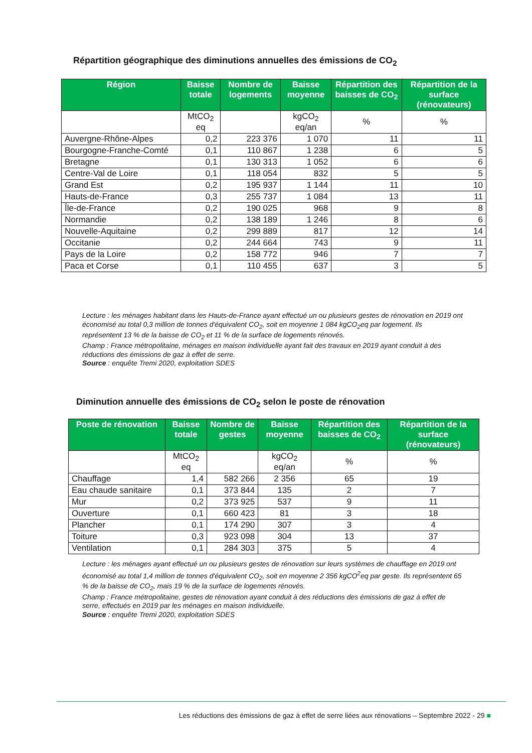Répartition géographique des diminutions annuelles des émissions de CO<sub>2</sub>
| Région | Baisse totale | Nombre de logements | Baisse moyenne | Répartition des baisses de CO<sub>2</sub> | Répartition de la surface (rénovateurs) |
| --- | --- | --- | --- | --- | --- |
| | MtCO<sub>2</sub> eq | | kgCO<sub>2</sub> eq/an | % | % |
| Auvergne-Rhône-Alpes | 0,2 | 223 376 | 1 070 | 11 | 11 |
| Bourgogne-Franche-Comté | 0,1 | 110 867 | 1 238 | 6 | 5 |
| Bretagne | 0,1 | 130 313 | 1 052 | 6 | 6 |
| Centre-Val de Loire | 0,1 | 118 054 | 832 | 5 | 5 |
| Grand Est | 0,2 | 195 937 | 1 144 | 11 | 10 |
| Hauts-de-France | 0,3 | 255 737 | 1 084 | 13 | 11 |
| Île-de-France | 0,2 | 190 025 | 968 | 9 | 8 |
| Normandie | 0,2 | 138 189 | 1 246 | 8 | 6 |
| Nouvelle-Aquitaine | 0,2 | 299 889 | 817 | 12 | 14 |
| Occitanie | 0,2 | 244 664 | 743 | 9 | 11 |
| Pays de la Loire | 0,2 | 158 772 | 946 | 7 | 7 |
| Paca et Corse | 0,1 | 110 455 | 637 | 3 | 5 |
Lecture : les ménages habitant dans les Hauts-de-France ayant effectué un ou plusieurs gestes de rénovation en 2019 ont économisé au total 0,3 million de tonnes d'équivalent CO<sub>2</sub>, soit en moyenne 1 084 kgCO<sub>2</sub>eq par logement. Ils représentent 13 % de la baisse de CO<sub>2</sub> et 11 % de la surface de logements rénovés.
Champ : France métropolitaine, ménages en maison individuelle ayant fait des travaux en 2019 ayant conduit à des réductions des émissions de gaz à effet de serre.
Source : enquête Tremi 2020, exploitation SDES
Diminution annuelle des émissions de CO<sub>2</sub> selon le poste de rénovation
| Poste de rénovation | Baisse totale | Nombre de gestes | Baisse moyenne | Répartition des baisses de CO<sub>2</sub> | Répartition de la surface (rénovateurs) |
| --- | --- | --- | --- | --- | --- |
| | MtCO<sub>2</sub> eq | | kgCO<sub>2</sub> eq/an | % | % |
| Chauffage | 1,4 | 582 266 | 2 356 | 65 | 19 |
| Eau chaude sanitaire | 0,1 | 373 844 | 135 | 2 | 7 |
| Mur | 0,2 | 373 925 | 537 | 9 | 11 |
| Ouverture | 0,1 | 660 423 | 81 | 3 | 18 |
| Plancher | 0,1 | 174 290 | 307 | 3 | 4 |
| Toiture | 0,3 | 923 098 | 304 | 13 | 37 |
| Ventilation | 0,1 | 284 303 | 375 | 5 | 4 |
Lecture : les ménages ayant effectué un ou plusieurs gestes de rénovation sur leurs systèmes de chauffage en 2019 ont économisé au total 1,4 million de tonnes d'équivalent CO<sub>2</sub>, soit en moyenne 2 356 kgCO<sup>2</sup>eq par geste. Ils représentent 65 % de la baisse de CO<sub>2</sub>, mais 19 % de la surface de logements rénovés.
Champ : France métropolitaine, gestes de rénovation ayant conduit à des réductions des émissions de gaz à effet de serre, effectués en 2019 par les ménages en maison individuelle.
Source : enquête Tremi 2020, exploitation SDES
Les réductions des émissions de gaz à effet de serre liées aux rénovations – Septembre 2022 - 29 ■